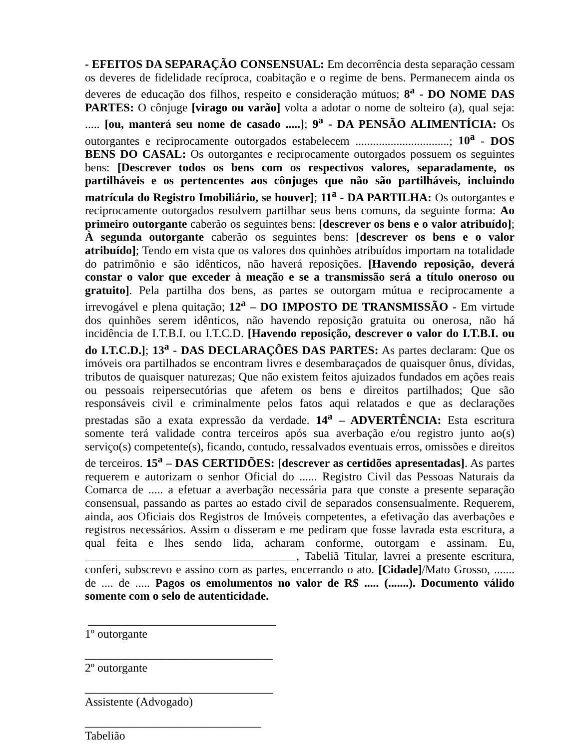- EFEITOS DA SEPARAÇÃO CONSENSUAL: Em decorrência desta separação cessam os deveres de fidelidade recíproca, coabitação e o regime de bens. Permanecem ainda os deveres de educação dos filhos, respeito e consideração mútuos; 8<sup>a</sup> - DO NOME DAS PARTES: O cônjuge [virago ou varão] volta a adotar o nome de solteiro (a), qual seja: ..... [ou, manterá seu nome de casado .....]; 9<sup>a</sup> - DA PENSÃO ALIMENTÍCIA: Os outorgantes e reciprocamente outorgados estabelecem ................................; 10<sup>a</sup> - DOS BENS DO CASAL: Os outorgantes e reciprocamente outorgados possuem os seguintes bens: [Descrever todos os bens com os respectivos valores, separadamente, os partilháveis e os pertencentes aos cônjuges que não são partilháveis, incluindo matrícula do Registro Imobiliário, se houver]; 11<sup>a</sup> - DA PARTILHA: Os outorgantes e reciprocamente outorgados resolvem partilhar seus bens comuns, da seguinte forma: Ao primeiro outorgante caberão os seguintes bens: [descrever os bens e o valor atribuído]; À segunda outorgante caberão os seguintes bens: [descrever os bens e o valor atribuído]; Tendo em vista que os valores dos quinhões atribuídos importam na totalidade do patrimônio e são idênticos, não haverá reposições. [Havendo reposição, deverá constar o valor que exceder à meação e se a transmissão será a título oneroso ou gratuito]. Pela partilha dos bens, as partes se outorgam mútua e reciprocamente a irrevogável e plena quitação; 12<sup>a</sup> – DO IMPOSTO DE TRANSMISSÃO - Em virtude dos quinhões serem idênticos, não havendo reposição gratuita ou onerosa, não há incidência de I.T.B.I. ou I.T.C.D. [Havendo reposição, descrever o valor do I.T.B.I. ou do I.T.C.D.]; 13<sup>a</sup> - DAS DECLARAÇÕES DAS PARTES: As partes declaram: Que os imóveis ora partilhados se encontram livres e desembaraçados de quaisquer ônus, dívidas, tributos de quaisquer naturezas; Que não existem feitos ajuizados fundados em ações reais ou pessoais reipersecutórias que afetem os bens e direitos partilhados; Que são responsáveis civil e criminalmente pelos fatos aqui relatados e que as declarações prestadas são a exata expressão da verdade. 14<sup>a</sup> – ADVERTÊNCIA: Esta escritura somente terá validade contra terceiros após sua averbação e/ou registro junto ao(s) serviço(s) competente(s), ficando, contudo, ressalvados eventuais erros, omissões e direitos de terceiros. 15<sup>a</sup> – DAS CERTIDÕES: [descrever as certidões apresentadas]. As partes requerem e autorizam o senhor Oficial do ...... Registro Civil das Pessoas Naturais da Comarca de ..... a efetuar a averbação necessária para que conste a presente separação consensual, passando as partes ao estado civil de separados consensualmente. Requerem, ainda, aos Oficiais dos Registros de Imóveis competentes, a efetivação das averbações e registros necessários. Assim o disseram e me pediram que fosse lavrada esta escritura, a qual feita e lhes sendo lida, acharam conforme, outorgam e assinam. Eu, ____________________________________, Tabeliã Titular, lavrei a presente escritura, conferi, subscrevo e assino com as partes, encerrando o ato. [Cidade]/Mato Grosso, ....... de .... de ..... Pagos os emolumentos no valor de R$ ..... (.......). Documento válido somente com o selo de autenticidade.
________________________________
1º outorgante
________________________________
2º outorgante
________________________________
Assistente (Advogado)
______________________________
Tabelião